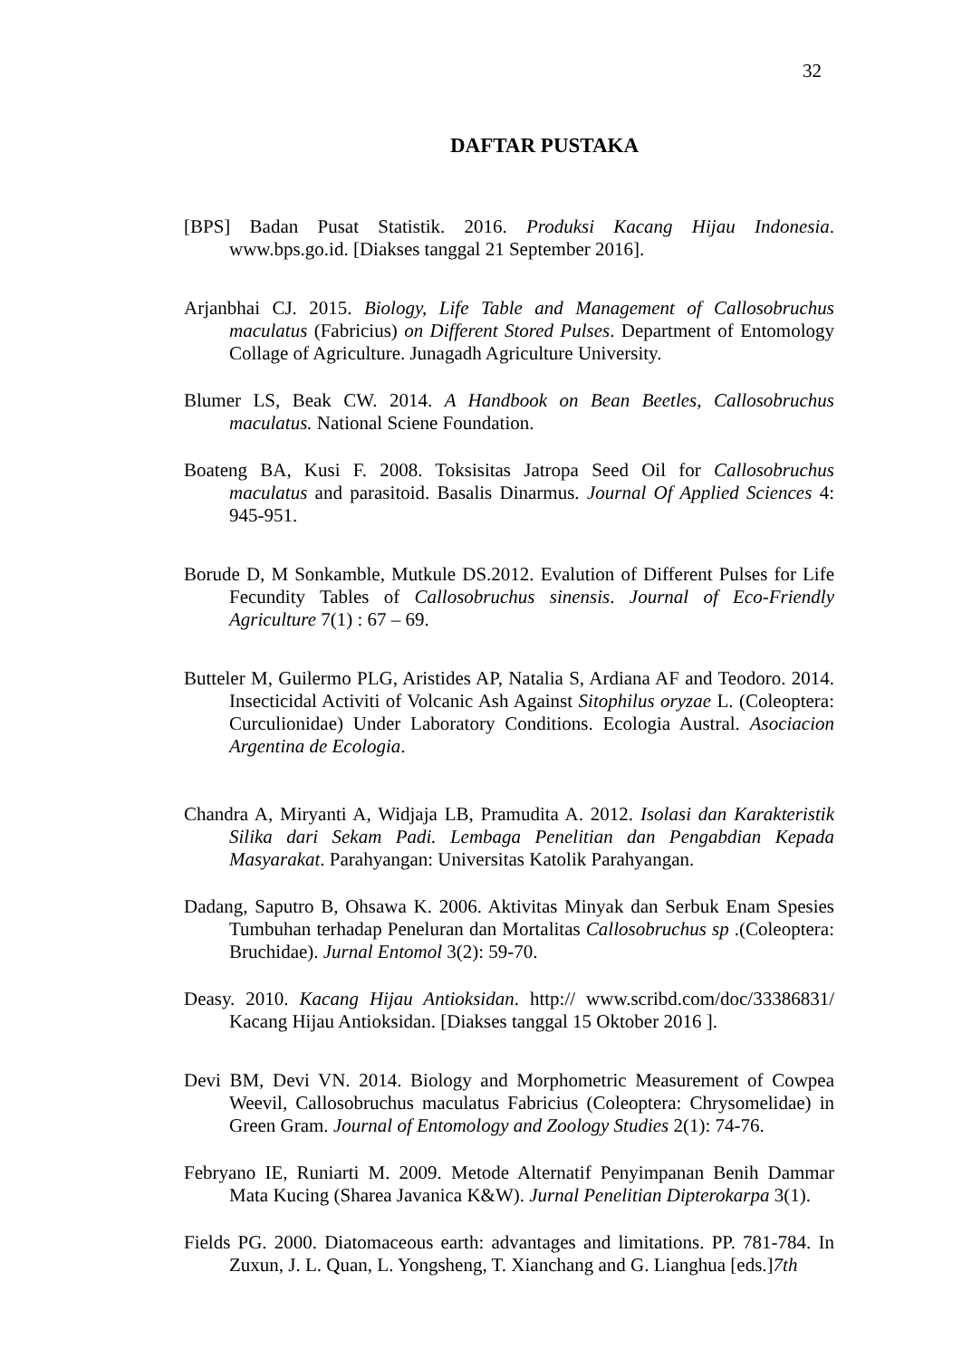32
DAFTAR PUSTAKA
[BPS] Badan Pusat Statistik. 2016. Produksi Kacang Hijau Indonesia. www.bps.go.id. [Diakses tanggal 21 September 2016].
Arjanbhai CJ. 2015. Biology, Life Table and Management of Callosobruchus maculatus (Fabricius) on Different Stored Pulses. Department of Entomology Collage of Agriculture. Junagadh Agriculture University.
Blumer LS, Beak CW. 2014. A Handbook on Bean Beetles, Callosobruchus maculatus. National Sciene Foundation.
Boateng BA, Kusi F. 2008. Toksisitas Jatropa Seed Oil for Callosobruchus maculatus and parasitoid. Basalis Dinarmus. Journal Of Applied Sciences 4: 945-951.
Borude D, M Sonkamble, Mutkule DS.2012. Evalution of Different Pulses for Life Fecundity Tables of Callosobruchus sinensis. Journal of Eco-Friendly Agriculture 7(1) : 67 – 69.
Butteler M, Guilermo PLG, Aristides AP, Natalia S, Ardiana AF and Teodoro. 2014. Insecticidal Activiti of Volcanic Ash Against Sitophilus oryzae L. (Coleoptera: Curculionidae) Under Laboratory Conditions. Ecologia Austral. Asociacion Argentina de Ecologia.
Chandra A, Miryanti A, Widjaja LB, Pramudita A. 2012. Isolasi dan Karakteristik Silika dari Sekam Padi. Lembaga Penelitian dan Pengabdian Kepada Masyarakat. Parahyangan: Universitas Katolik Parahyangan.
Dadang, Saputro B, Ohsawa K. 2006. Aktivitas Minyak dan Serbuk Enam Spesies Tumbuhan terhadap Peneluran dan Mortalitas Callosobruchus sp .(Coleoptera: Bruchidae). Jurnal Entomol 3(2): 59-70.
Deasy. 2010. Kacang Hijau Antioksidan. http:// www.scribd.com/doc/33386831/ Kacang Hijau Antioksidan. [Diakses tanggal 15 Oktober 2016 ].
Devi BM, Devi VN. 2014. Biology and Morphometric Measurement of Cowpea Weevil, Callosobruchus maculatus Fabricius (Coleoptera: Chrysomelidae) in Green Gram. Journal of Entomology and Zoology Studies 2(1): 74-76.
Febryano IE, Runiarti M. 2009. Metode Alternatif Penyimpanan Benih Dammar Mata Kucing (Sharea Javanica K&W). Jurnal Penelitian Dipterokarpa 3(1).
Fields PG. 2000. Diatomaceous earth: advantages and limitations. PP. 781-784. In Zuxun, J. L. Quan, L. Yongsheng, T. Xianchang and G. Lianghua [eds.]7th